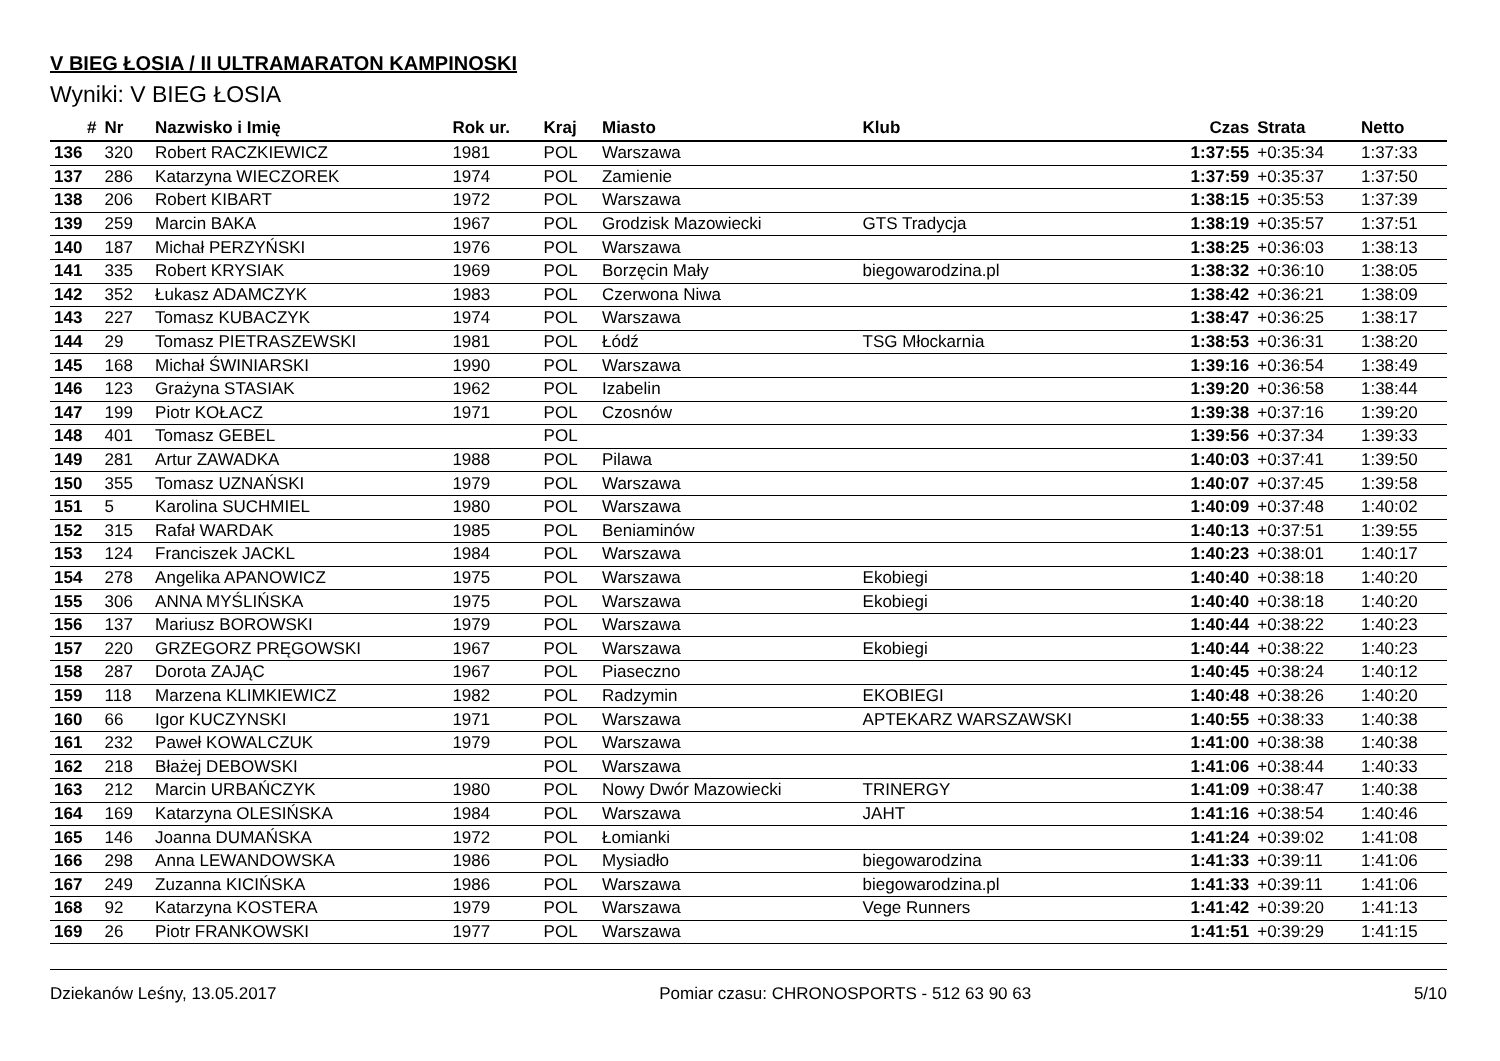V BIEG ŁOSIA / II ULTRAMARATON KAMPINOSKI
Wyniki: V BIEG ŁOSIA
| # | Nr | Nazwisko i Imię | Rok ur. | Kraj | Miasto | Klub | Czas | Strata | Netto |
| --- | --- | --- | --- | --- | --- | --- | --- | --- | --- |
| 136 | 320 | Robert RACZKIEWICZ | 1981 | POL | Warszawa | | 1:37:55 | +0:35:34 | 1:37:33 |
| 137 | 286 | Katarzyna WIECZOREK | 1974 | POL | Zamienie | | 1:37:59 | +0:35:37 | 1:37:50 |
| 138 | 206 | Robert KIBART | 1972 | POL | Warszawa | | 1:38:15 | +0:35:53 | 1:37:39 |
| 139 | 259 | Marcin BAKA | 1967 | POL | Grodzisk Mazowiecki | GTS Tradycja | 1:38:19 | +0:35:57 | 1:37:51 |
| 140 | 187 | Michał PERZYŃSKI | 1976 | POL | Warszawa | | 1:38:25 | +0:36:03 | 1:38:13 |
| 141 | 335 | Robert KRYSIAK | 1969 | POL | Borzęcin Mały | biegowarodzina.pl | 1:38:32 | +0:36:10 | 1:38:05 |
| 142 | 352 | Łukasz ADAMCZYK | 1983 | POL | Czerwona Niwa | | 1:38:42 | +0:36:21 | 1:38:09 |
| 143 | 227 | Tomasz KUBACZYK | 1974 | POL | Warszawa | | 1:38:47 | +0:36:25 | 1:38:17 |
| 144 | 29 | Tomasz PIETRASZEWSKI | 1981 | POL | Łódź | TSG Młockarnia | 1:38:53 | +0:36:31 | 1:38:20 |
| 145 | 168 | Michał ŚWINIARSKI | 1990 | POL | Warszawa | | 1:39:16 | +0:36:54 | 1:38:49 |
| 146 | 123 | Grażyna STASIAK | 1962 | POL | Izabelin | | 1:39:20 | +0:36:58 | 1:38:44 |
| 147 | 199 | Piotr KOŁACZ | 1971 | POL | Czosnów | | 1:39:38 | +0:37:16 | 1:39:20 |
| 148 | 401 | Tomasz GEBEL | | POL | | | 1:39:56 | +0:37:34 | 1:39:33 |
| 149 | 281 | Artur ZAWADKA | 1988 | POL | Pilawa | | 1:40:03 | +0:37:41 | 1:39:50 |
| 150 | 355 | Tomasz UZNAŃSKI | 1979 | POL | Warszawa | | 1:40:07 | +0:37:45 | 1:39:58 |
| 151 | 5 | Karolina SUCHMIEL | 1980 | POL | Warszawa | | 1:40:09 | +0:37:48 | 1:40:02 |
| 152 | 315 | Rafał WARDAK | 1985 | POL | Beniaminów | | 1:40:13 | +0:37:51 | 1:39:55 |
| 153 | 124 | Franciszek JACKL | 1984 | POL | Warszawa | | 1:40:23 | +0:38:01 | 1:40:17 |
| 154 | 278 | Angelika APANOWICZ | 1975 | POL | Warszawa | Ekobiegi | 1:40:40 | +0:38:18 | 1:40:20 |
| 155 | 306 | ANNA MYŚLIŃSKA | 1975 | POL | Warszawa | Ekobiegi | 1:40:40 | +0:38:18 | 1:40:20 |
| 156 | 137 | Mariusz BOROWSKI | 1979 | POL | Warszawa | | 1:40:44 | +0:38:22 | 1:40:23 |
| 157 | 220 | GRZEGORZ PRĘGOWSKI | 1967 | POL | Warszawa | Ekobiegi | 1:40:44 | +0:38:22 | 1:40:23 |
| 158 | 287 | Dorota ZAJĄC | 1967 | POL | Piaseczno | | 1:40:45 | +0:38:24 | 1:40:12 |
| 159 | 118 | Marzena KLIMKIEWICZ | 1982 | POL | Radzymin | EKOBIEGI | 1:40:48 | +0:38:26 | 1:40:20 |
| 160 | 66 | Igor KUCZYNSKI | 1971 | POL | Warszawa | APTEKARZ WARSZAWSKI | 1:40:55 | +0:38:33 | 1:40:38 |
| 161 | 232 | Paweł KOWALCZUK | 1979 | POL | Warszawa | | 1:41:00 | +0:38:38 | 1:40:38 |
| 162 | 218 | Błażej DEBOWSKI | | POL | Warszawa | | 1:41:06 | +0:38:44 | 1:40:33 |
| 163 | 212 | Marcin URBAŃCZYK | 1980 | POL | Nowy Dwór Mazowiecki | TRINERGY | 1:41:09 | +0:38:47 | 1:40:38 |
| 164 | 169 | Katarzyna OLESIŃSKA | 1984 | POL | Warszawa | JAHT | 1:41:16 | +0:38:54 | 1:40:46 |
| 165 | 146 | Joanna DUMAŃSKA | 1972 | POL | Łomianki | | 1:41:24 | +0:39:02 | 1:41:08 |
| 166 | 298 | Anna LEWANDOWSKA | 1986 | POL | Mysiadło | biegowarodzina | 1:41:33 | +0:39:11 | 1:41:06 |
| 167 | 249 | Zuzanna KICIŃSKA | 1986 | POL | Warszawa | biegowarodzina.pl | 1:41:33 | +0:39:11 | 1:41:06 |
| 168 | 92 | Katarzyna KOSTERA | 1979 | POL | Warszawa | Vege Runners | 1:41:42 | +0:39:20 | 1:41:13 |
| 169 | 26 | Piotr FRANKOWSKI | 1977 | POL | Warszawa | | 1:41:51 | +0:39:29 | 1:41:15 |
Dziekanów Leśny, 13.05.2017 Pomiar czasu: CHRONOSPORTS - 512 63 90 63 5/10